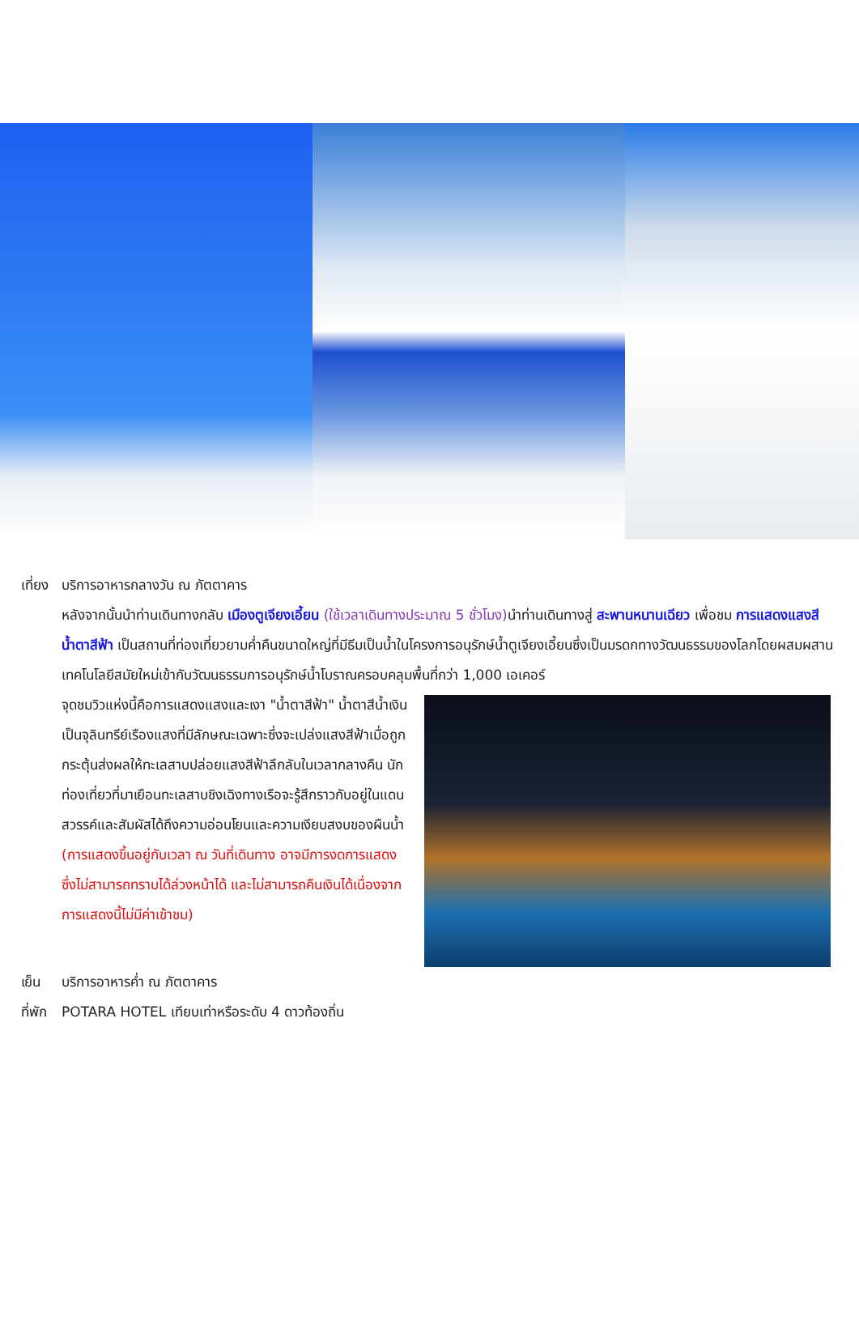เที่ยง บริการอาหารกลางวัน ณ ภัตตาคาร
หลังจากนั้นนำท่านเดินทางกลับ เมืองตูเจียงเอี้ยน (ใช้เวลาเดินทางประมาณ 5 ชั่วโมง) นำท่านเดินทางสู่ สะพานหนานเฉียว เพื่อชม การแสดงแสงสีน้ำตาสีฟ้า เป็นสถานที่ท่องเที่ยวยามค่ำคืนขนาดใหญ่ที่มีธีมเป็นน้ำในโครงการอนุรักษ์น้ำตูเจียงเอี้ยนซึ่งเป็นมรดกทางวัฒนธรรมของโลกโดยผสมผสานเทคโนโลยีสมัยใหม่เข้ากับวัฒนธรรมการอนุรักษ์น้ำโบราณครอบคลุมพื้นที่กว่า 1,000 เอเคอร์
จุดชมวิวแห่งนี้คือการแสดงแสงและเงา "น้ำตาสีฟ้า" น้ำตาสีน้ำเงินเป็นจุลินทรีย์เรืองแสงที่มีลักษณะเฉพาะซึ่งจะเปล่งแสงสีฟ้าเมื่อถูกกระตุ้นส่งผลให้ทะเลสาบปล่อยแสงสีฟ้าลึกลับในเวลากลางคืน นักท่องเที่ยวที่มาเยือนทะเลสาบชิงเฉิงทางเรือจะรู้สึกราวกับอยู่ในแดนสวรรค์และสัมผัสได้ถึงความอ่อนโยนและความเงียบสงบของผืนน้ำ (การแสดงขึ้นอยู่กับเวลา ณ วันที่เดินทาง อาจมีการงดการแสดงซึ่งไม่สามารถทราบได้ล่วงหน้าได้ และไม่สามารถคืนเงินได้เนื่องจากการแสดงนี้ไม่มีค่าเข้าชม)
เย็น บริการอาหารค่ำ ณ ภัตตาคาร
ที่พัก POTARA HOTEL เทียบเท่าหรือระดับ 4 ดาวท้องถิ่น